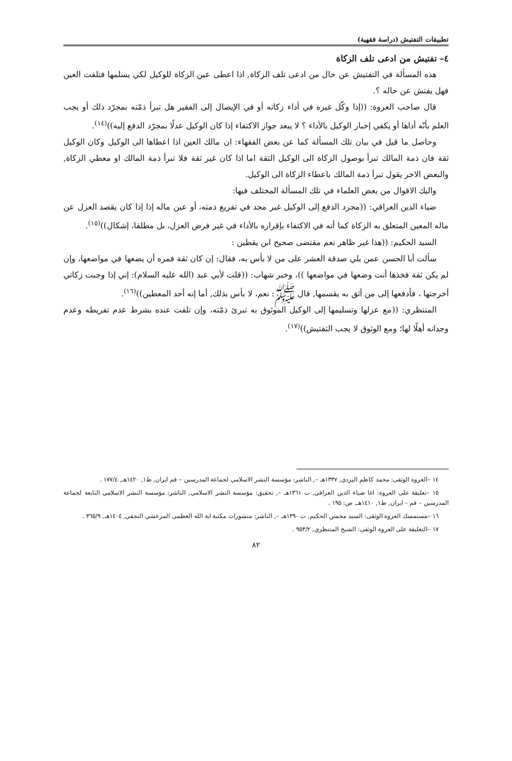تطبيقات التفتيش (دراسة فقهية)
٤– تفتيش من ادعى تلف الزكاة
هذه المسألة في التفتيش عن حال من ادعى تلف الزكاة, اذا اعطى عين الزكاة للوكيل لكي يسلمها فتلفت العين فهل يفتش عن حاله ؟.
قال صاحب العروة: ((إذا وكّل غيره في أداء زكاته أو في الإيصال إلى الفقير هل تبرأ ذمّته بمجرّد ذلك أو يجب العلم بأنّه أداها أو يكفي إخبار الوكيل بالأداء ؟ لا يبعد جواز الاكتفاء إذا كان الوكيل عدلًا بمجرّد الدفع إليه))<sup>(١٤)</sup>.
وحاصل ما قيل في بيان تلك المسألة كما عن بعض الفقهاء: ان مالك العين اذا اعطاها الى الوكيل وكان الوكيل ثقة فان ذمة المالك تبرأ بوصول الزكاة الى الوكيل الثقة اما اذا كان غير ثقة فلا تبرأ ذمة المالك او معطي الزكاة, والبعض الاخر يقول تبرأ ذمة المالك باعطاء الزكاة الى الوكيل.
واليك الاقوال من بعض العلماء في تلك المسألة المختلف فيها:
ضياء الدين العراقي: ((مجرد الدفع إلى الوكيل غير مجد في تفريغ ذمته، أو عين ماله إذا إذا كان يقصد العزل عن ماله المعين المتعلق به الزكاة كما أنه في الاكتفاء بإقراره بالأداء في غير فرض العزل، بل مطلقا، إشكال))<sup>(١٥)</sup>.
السيد الحكيم: ((هذا غير ظاهر نعم مقتضى صحيح ابن يقطين :
سألت أبا الحسن عمن يلي صدقة العشر على من لا بأس به، فقال: إن كان ثقة فمره أن يضعها في مواضعها، وإن لم يكن ثقة فخذها أنت وضعها في مواضعها ))، وخبر شهاب: ((قلت لأبي عبد (الله عليه السلام): إني إذا وجبت زكاتي أخرجتها ، فأدفعها إلى من أثق به يقسمها, قال ﷺ: نعم، لا بأس بذلك, أما إنه أحد المعطين))<sup>(١٦)</sup>.
المنتظري: ((مع عزلها وتسليمها إلى الوكيل الموثوق به تبرئ ذمّته، وإن تلفت عنده بشرط عدم تفريطه وعدم وجدانه أهلًا لها؛ ومع الوثوق لا يجب التفتيش))<sup>(١٧)</sup>.
١٤ –العروة الوثقى: محمد كاظم اليزدي, ١٣٣٧هـ –, الناشر: مؤسسة النشر الاسلامي لجماعة المدرسين – قم ايران, ط١, ١٤٢٠هـ, ١٧٧/٤ .
١٥ –تعليقة على العروة: اغا ضياء الدين العراقي, ت ١٣٦١هـ –, تحقيق: مؤسسة النشر الاسلامي, الناشر: مؤسسة النشر الاسلامي التابعة لجماعة المدرسين – قم – ايران, ط١, ١٤١٠هـ, ص: ١٩٥ .
١٦ –مستمسك العروة الوثقى: السيد محسن الحكيم, ت ١٣٩٠هـ –, الناشر: منشورات مكتبة اية الله العظمى المرعشي النجفي, ١٤٠٤هـ, ٣٦٥/٩ .
١٧ –التعليقة على العروة الوثقى: الشيخ المنتظري, ٩٥٣/٢ .
٨٢